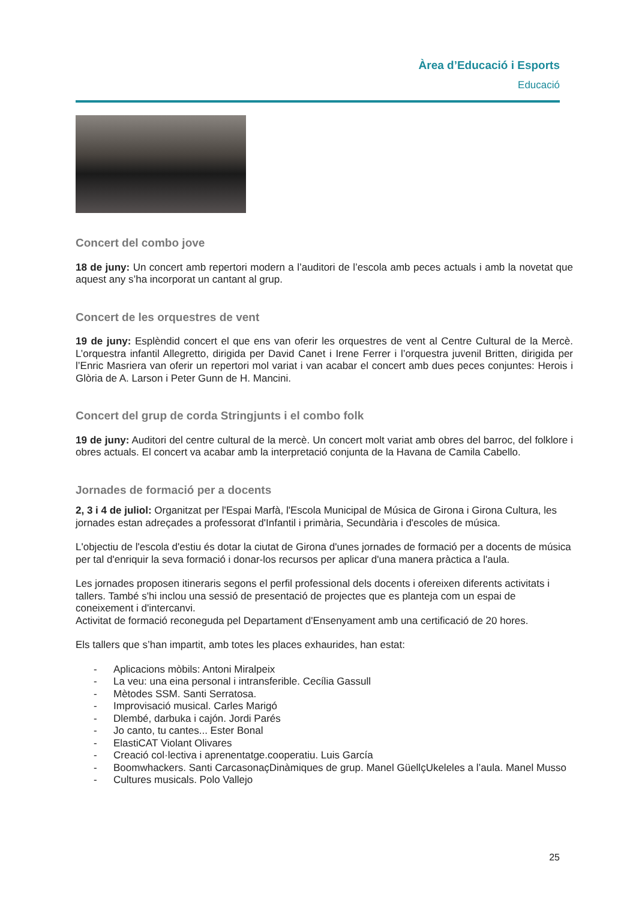Àrea d’Educació i Esports
Educació
Concert del combo jove
18 de juny: Un concert amb repertori modern a l’auditori de l’escola amb peces actuals i amb la novetat que aquest any s’ha incorporat un cantant al grup.
Concert de les orquestres de vent
19 de juny: Esplèndid concert el que ens van oferir les orquestres de vent al Centre Cultural de la Mercè. L’orquestra infantil Allegretto, dirigida per David Canet i Irene Ferrer i l’orquestra juvenil Britten, dirigida per l’Enric Masriera van oferir un repertori mol variat i van acabar el concert amb dues peces conjuntes: Herois i Glòria de A. Larson i Peter Gunn de H. Mancini.
Concert del grup de corda Stringjunts i el combo folk
19 de juny: Auditori del centre cultural de la mercè. Un concert molt variat amb obres del barroc, del folklore i obres actuals. El concert va acabar amb la interpretació conjunta de la Havana de Camila Cabello.
Jornades de formació per a docents
2, 3 i 4 de juliol: Organitzat per l'Espai Marfà, l'Escola Municipal de Música de Girona i Girona Cultura, les jornades estan adreçades a professorat d'Infantil i primària, Secundària i d'escoles de música.
L'objectiu de l'escola d'estiu és dotar la ciutat de Girona d'unes jornades de formació per a docents de música per tal d'enriquir la seva formació i donar-los recursos per aplicar d'una manera pràctica a l'aula.
Les jornades proposen itineraris segons el perfil professional dels docents i ofereixen diferents activitats i tallers. També s'hi inclou una sessió de presentació de projectes que es planteja com un espai de coneixement i d'intercanvi.
Activitat de formació reconeguda pel Departament d'Ensenyament amb una certificació de 20 hores.
Els tallers que s’han impartit, amb totes les places exhaurides, han estat:
- Aplicacions mòbils: Antoni Miralpeix
- La veu: una eina personal i intransferible. Cecília Gassull
- Mètodes SSM. Santi Serratosa.
- Improvisació musical. Carles Marigó
- Dlembé, darbuka i cajón. Jordi Parés
- Jo canto, tu cantes... Ester Bonal
- ElastiCAT Violant Olivares
- Creació col·lectiva i aprenentatge.cooperatiu. Luis García
- Boomwhackers. Santi CarcasonaçDinàmiques de grup. Manel GüellçUkeleles a l’aula. Manel Musso
- Cultures musicals. Polo Vallejo
25